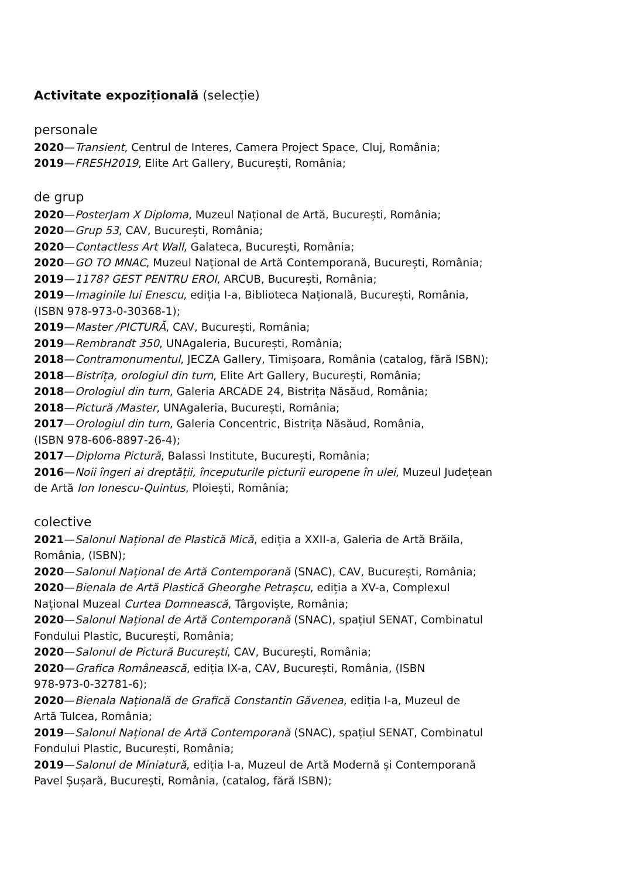Activitate expozițională (selecție)
personale
2020—Transient, Centrul de Interes, Camera Project Space, Cluj, România;
2019—FRESH2019, Elite Art Gallery, București, România;
de grup
2020—PosterJam X Diploma, Muzeul Național de Artă, București, România;
2020—Grup 53, CAV, București, România;
2020—Contactless Art Wall, Galateca, București, România;
2020—GO TO MNAC, Muzeul Național de Artă Contemporană, București, România;
2019—1178? GEST PENTRU EROI, ARCUB, București, România;
2019—Imaginile lui Enescu, ediția I-a, Biblioteca Națională, București, România,
(ISBN 978-973-0-30368-1);
2019—Master /PICTURĂ, CAV, București, România;
2019—Rembrandt 350, UNAgaleria, București, România;
2018—Contramonumentul, JECZA Gallery, Timișoara, România (catalog, fără ISBN);
2018—Bistrița, orologiul din turn, Elite Art Gallery, București, România;
2018—Orologiul din turn, Galeria ARCADE 24, Bistrița Năsăud, România;
2018—Pictură /Master, UNAgaleria, București, România;
2017—Orologiul din turn, Galeria Concentric, Bistrița Năsăud, România,
(ISBN 978-606-8897-26-4);
2017—Diploma Pictură, Balassi Institute, București, România;
2016—Noii îngeri ai dreptății, începuturile picturii europene în ulei, Muzeul Județean
de Artă Ion Ionescu-Quintus, Ploiești, România;
colective
2021—Salonul Național de Plastică Mică, ediția a XXII-a, Galeria de Artă Brăila,
România, (ISBN);
2020—Salonul Național de Artă Contemporană (SNAC), CAV, București, România;
2020—Bienala de Artă Plastică Gheorghe Petrașcu, ediția a XV-a, Complexul
Național Muzeal Curtea Domnească, Târgoviște, România;
2020—Salonul Național de Artă Contemporană (SNAC), spațiul SENAT, Combinatul
Fondului Plastic, București, România;
2020—Salonul de Pictură București, CAV, București, România;
2020—Grafica Românească, ediția IX-a, CAV, București, România, (ISBN
978-973-0-32781-6);
2020—Bienala Națională de Grafică Constantin Găvenea, ediția I-a, Muzeul de
Artă Tulcea, România;
2019—Salonul Național de Artă Contemporană (SNAC), spațiul SENAT, Combinatul
Fondului Plastic, București, România;
2019—Salonul de Miniatură, ediția I-a, Muzeul de Artă Modernă și Contemporană
Pavel Șușară, București, România, (catalog, fără ISBN);